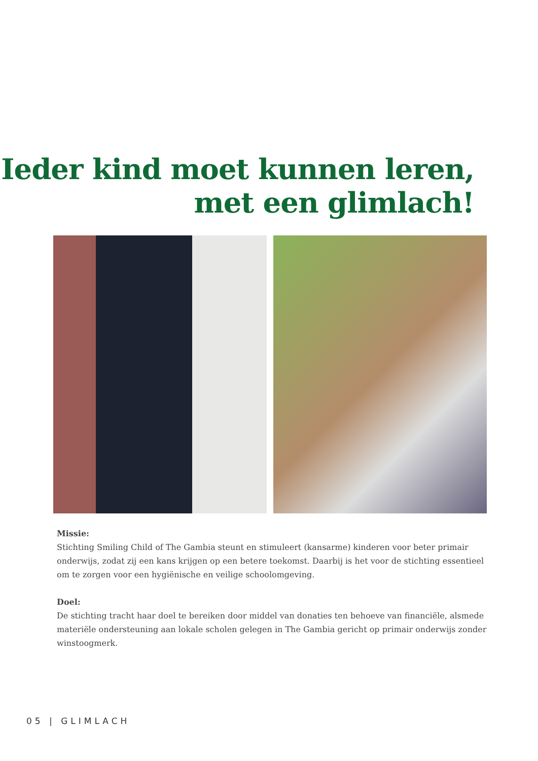Ieder kind moet kunnen leren,
met een glimlach!
Missie:
Stichting Smiling Child of The Gambia steunt en stimuleert (kansarme) kinderen voor beter primair onderwijs, zodat zij een kans krijgen op een betere toekomst. Daarbij is het voor de stichting essentieel om te zorgen voor een hygiënische en veilige schoolomgeving.
Doel:
De stichting tracht haar doel te bereiken door middel van donaties ten behoeve van financiële, alsmede materiële ondersteuning aan lokale scholen gelegen in The Gambia gericht op primair onderwijs zonder winstoogmerk.
05 | GLIMLACH